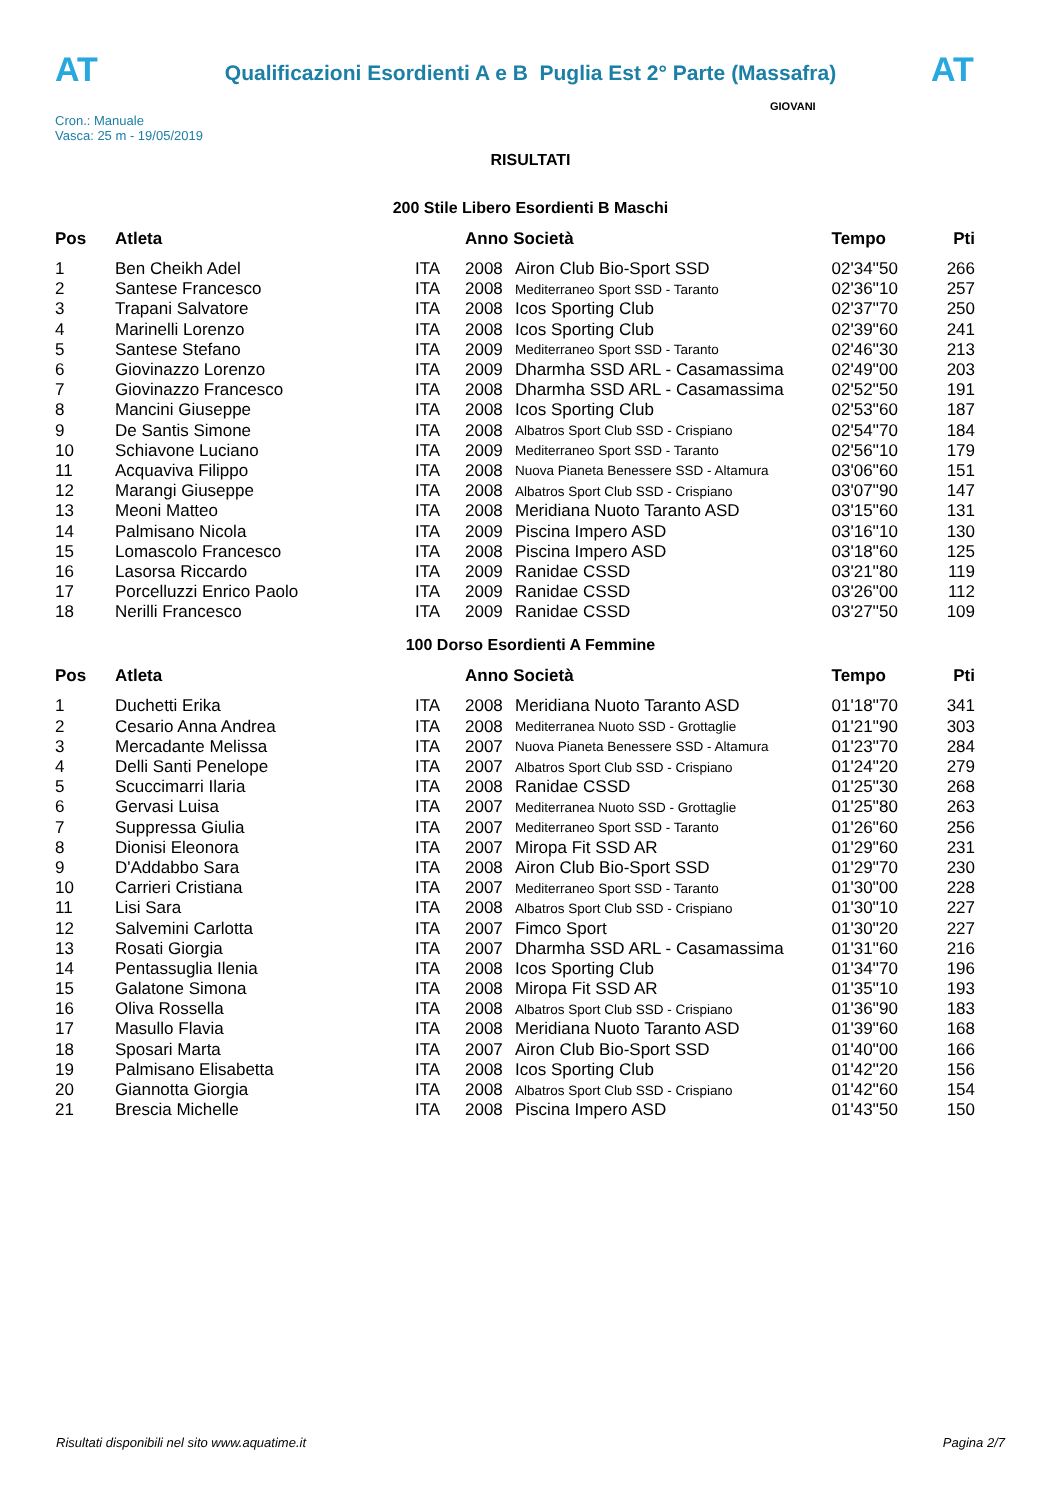AT
Qualificazioni Esordienti A e B Puglia Est 2° Parte (Massafra)
AT
Cron.: Manuale
Vasca: 25 m - 19/05/2019
GIOVANI
RISULTATI
200 Stile Libero Esordienti B Maschi
| Pos | Atleta | | Anno Società | | Tempo | Pti |
| --- | --- | --- | --- | --- | --- | --- |
| 1 | Ben Cheikh Adel | ITA | 2008 | Airon Club Bio-Sport SSD | 02'34''50 | 266 |
| 2 | Santese Francesco | ITA | 2008 | Mediterraneo Sport SSD - Taranto | 02'36''10 | 257 |
| 3 | Trapani Salvatore | ITA | 2008 | Icos Sporting Club | 02'37''70 | 250 |
| 4 | Marinelli Lorenzo | ITA | 2008 | Icos Sporting Club | 02'39''60 | 241 |
| 5 | Santese Stefano | ITA | 2009 | Mediterraneo Sport SSD - Taranto | 02'46''30 | 213 |
| 6 | Giovinazzo Lorenzo | ITA | 2009 | Dharmha SSD ARL - Casamassima | 02'49''00 | 203 |
| 7 | Giovinazzo Francesco | ITA | 2008 | Dharmha SSD ARL - Casamassima | 02'52''50 | 191 |
| 8 | Mancini Giuseppe | ITA | 2008 | Icos Sporting Club | 02'53''60 | 187 |
| 9 | De Santis Simone | ITA | 2008 | Albatros Sport Club SSD - Crispiano | 02'54''70 | 184 |
| 10 | Schiavone Luciano | ITA | 2009 | Mediterraneo Sport SSD - Taranto | 02'56''10 | 179 |
| 11 | Acquaviva Filippo | ITA | 2008 | Nuova Pianeta Benessere SSD - Altamura | 03'06''60 | 151 |
| 12 | Marangi Giuseppe | ITA | 2008 | Albatros Sport Club SSD - Crispiano | 03'07''90 | 147 |
| 13 | Meoni Matteo | ITA | 2008 | Meridiana Nuoto Taranto ASD | 03'15''60 | 131 |
| 14 | Palmisano Nicola | ITA | 2009 | Piscina Impero ASD | 03'16''10 | 130 |
| 15 | Lomascolo Francesco | ITA | 2008 | Piscina Impero ASD | 03'18''60 | 125 |
| 16 | Lasorsa Riccardo | ITA | 2009 | Ranidae CSSD | 03'21''80 | 119 |
| 17 | Porcelluzzi Enrico Paolo | ITA | 2009 | Ranidae CSSD | 03'26''00 | 112 |
| 18 | Nerilli Francesco | ITA | 2009 | Ranidae CSSD | 03'27''50 | 109 |
100 Dorso Esordienti A Femmine
| Pos | Atleta | | Anno Società | | Tempo | Pti |
| --- | --- | --- | --- | --- | --- | --- |
| 1 | Duchetti Erika | ITA | 2008 | Meridiana Nuoto Taranto ASD | 01'18''70 | 341 |
| 2 | Cesario Anna Andrea | ITA | 2008 | Mediterranea Nuoto SSD - Grottaglie | 01'21''90 | 303 |
| 3 | Mercadante Melissa | ITA | 2007 | Nuova Pianeta Benessere SSD - Altamura | 01'23''70 | 284 |
| 4 | Delli Santi Penelope | ITA | 2007 | Albatros Sport Club SSD - Crispiano | 01'24''20 | 279 |
| 5 | Scuccimarri Ilaria | ITA | 2008 | Ranidae CSSD | 01'25''30 | 268 |
| 6 | Gervasi Luisa | ITA | 2007 | Mediterranea Nuoto SSD - Grottaglie | 01'25''80 | 263 |
| 7 | Suppressa Giulia | ITA | 2007 | Mediterraneo Sport SSD - Taranto | 01'26''60 | 256 |
| 8 | Dionisi Eleonora | ITA | 2007 | Miropa Fit SSD AR | 01'29''60 | 231 |
| 9 | D'Addabbo Sara | ITA | 2008 | Airon Club Bio-Sport SSD | 01'29''70 | 230 |
| 10 | Carrieri Cristiana | ITA | 2007 | Mediterraneo Sport SSD - Taranto | 01'30''00 | 228 |
| 11 | Lisi Sara | ITA | 2008 | Albatros Sport Club SSD - Crispiano | 01'30''10 | 227 |
| 12 | Salvemini Carlotta | ITA | 2007 | Fimco Sport | 01'30''20 | 227 |
| 13 | Rosati Giorgia | ITA | 2007 | Dharmha SSD ARL - Casamassima | 01'31''60 | 216 |
| 14 | Pentassuglia Ilenia | ITA | 2008 | Icos Sporting Club | 01'34''70 | 196 |
| 15 | Galatone Simona | ITA | 2008 | Miropa Fit SSD AR | 01'35''10 | 193 |
| 16 | Oliva Rossella | ITA | 2008 | Albatros Sport Club SSD - Crispiano | 01'36''90 | 183 |
| 17 | Masullo Flavia | ITA | 2008 | Meridiana Nuoto Taranto ASD | 01'39''60 | 168 |
| 18 | Sposari Marta | ITA | 2007 | Airon Club Bio-Sport SSD | 01'40''00 | 166 |
| 19 | Palmisano Elisabetta | ITA | 2008 | Icos Sporting Club | 01'42''20 | 156 |
| 20 | Giannotta Giorgia | ITA | 2008 | Albatros Sport Club SSD - Crispiano | 01'42''60 | 154 |
| 21 | Brescia Michelle | ITA | 2008 | Piscina Impero ASD | 01'43''50 | 150 |
Risultati disponibili nel sito www.aquatime.it Pagina 2/7